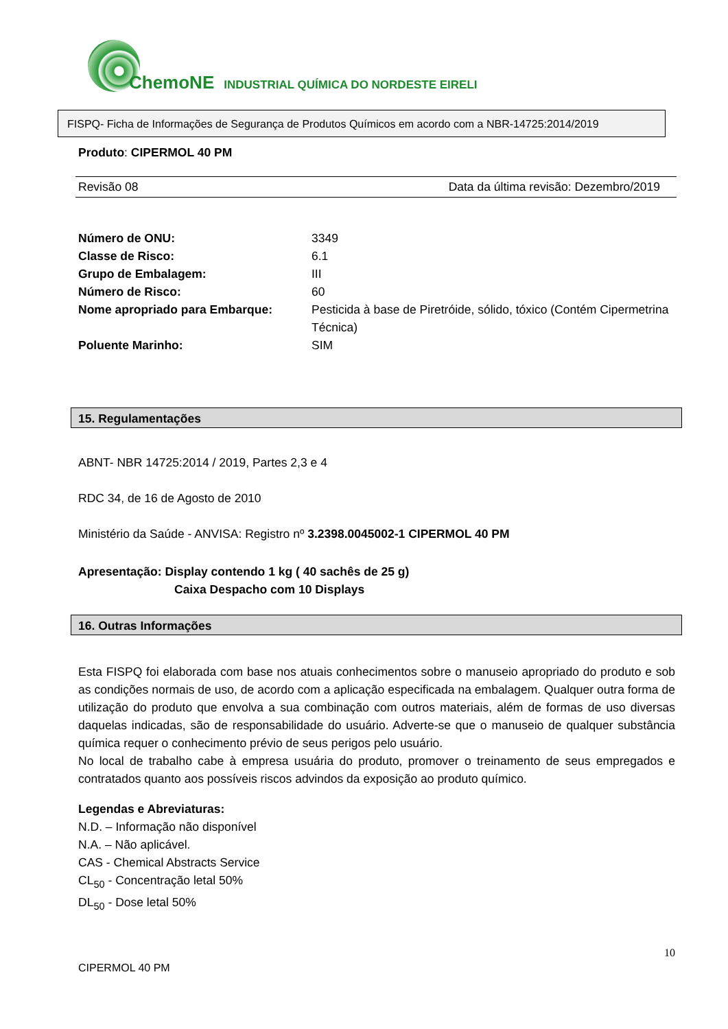ChemoNE INDUSTRIAL QUÍMICA DO NORDESTE EIRELI
FISPQ- Ficha de Informações de Segurança de Produtos Químicos em acordo com a NBR-14725:2014/2019
Produto: CIPERMOL 40 PM
Revisão 08 Data da última revisão: Dezembro/2019
Número de ONU: 3349
Classe de Risco: 6.1
Grupo de Embalagem: III
Número de Risco: 60
Nome apropriado para Embarque: Pesticida à base de Piretróide, sólido, tóxico (Contém Cipermetrina Técnica)
Poluente Marinho: SIM
15. Regulamentações
ABNT- NBR 14725:2014 / 2019, Partes 2,3 e 4
RDC 34, de 16 de Agosto de 2010
Ministério da Saúde - ANVISA: Registro nº 3.2398.0045002-1 CIPERMOL 40 PM
Apresentação: Display contendo 1 kg ( 40 sachês de 25 g)
Caixa Despacho com 10 Displays
16. Outras Informações
Esta FISPQ foi elaborada com base nos atuais conhecimentos sobre o manuseio apropriado do produto e sob as condições normais de uso, de acordo com a aplicação especificada na embalagem. Qualquer outra forma de utilização do produto que envolva a sua combinação com outros materiais, além de formas de uso diversas daquelas indicadas, são de responsabilidade do usuário. Adverte-se que o manuseio de qualquer substância química requer o conhecimento prévio de seus perigos pelo usuário.
No local de trabalho cabe à empresa usuária do produto, promover o treinamento de seus empregados e contratados quanto aos possíveis riscos advindos da exposição ao produto químico.
Legendas e Abreviaturas:
N.D. – Informação não disponível
N.A. – Não aplicável.
CAS - Chemical Abstracts Service
CL<sub>50</sub> - Concentração letal 50%
DL<sub>50</sub> - Dose letal 50%
10
CIPERMOL 40 PM